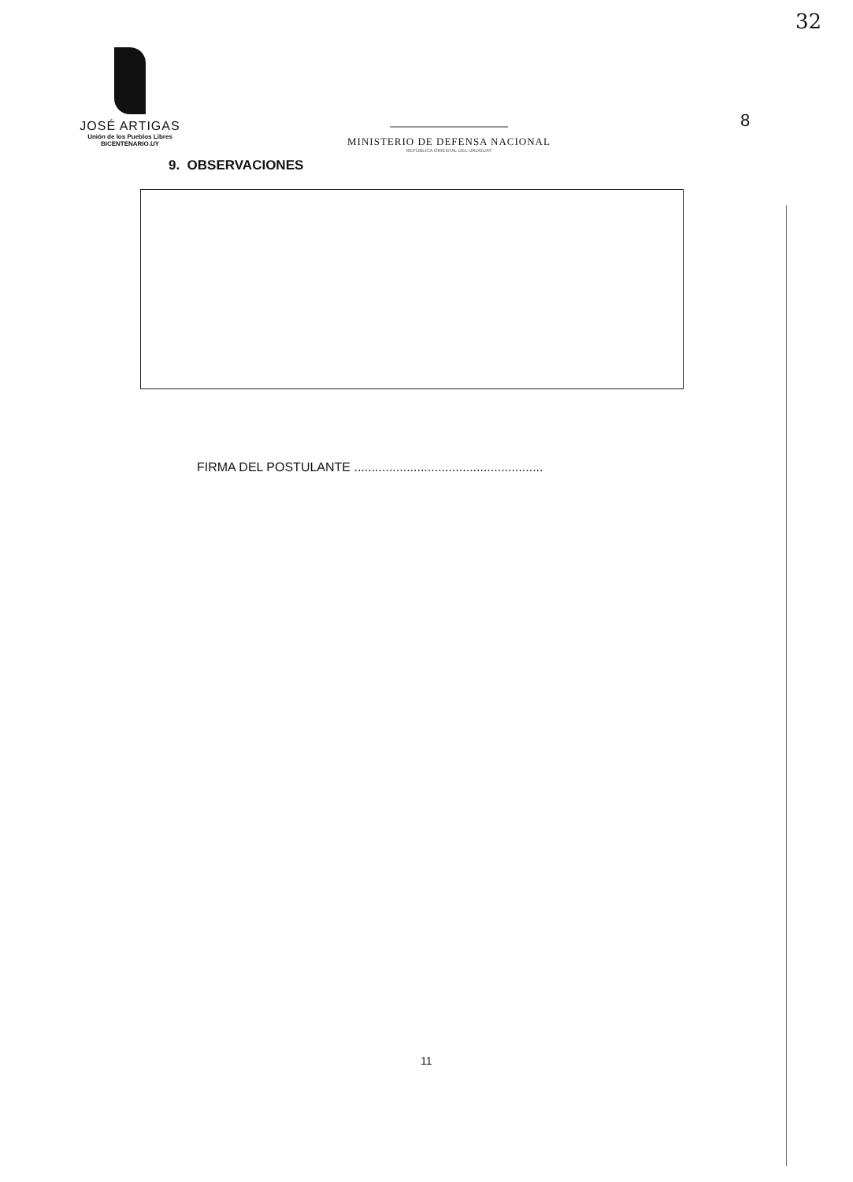32
8
JOSÉ ARTIGAS
Unión de los Pueblos Libres
BICENTENARIO.UY
MINISTERIO DE DEFENSA NACIONAL
REPÚBLICA ORIENTAL DEL URUGUAY
9. OBSERVACIONES
FIRMA DEL POSTULANTE ......................................................
11